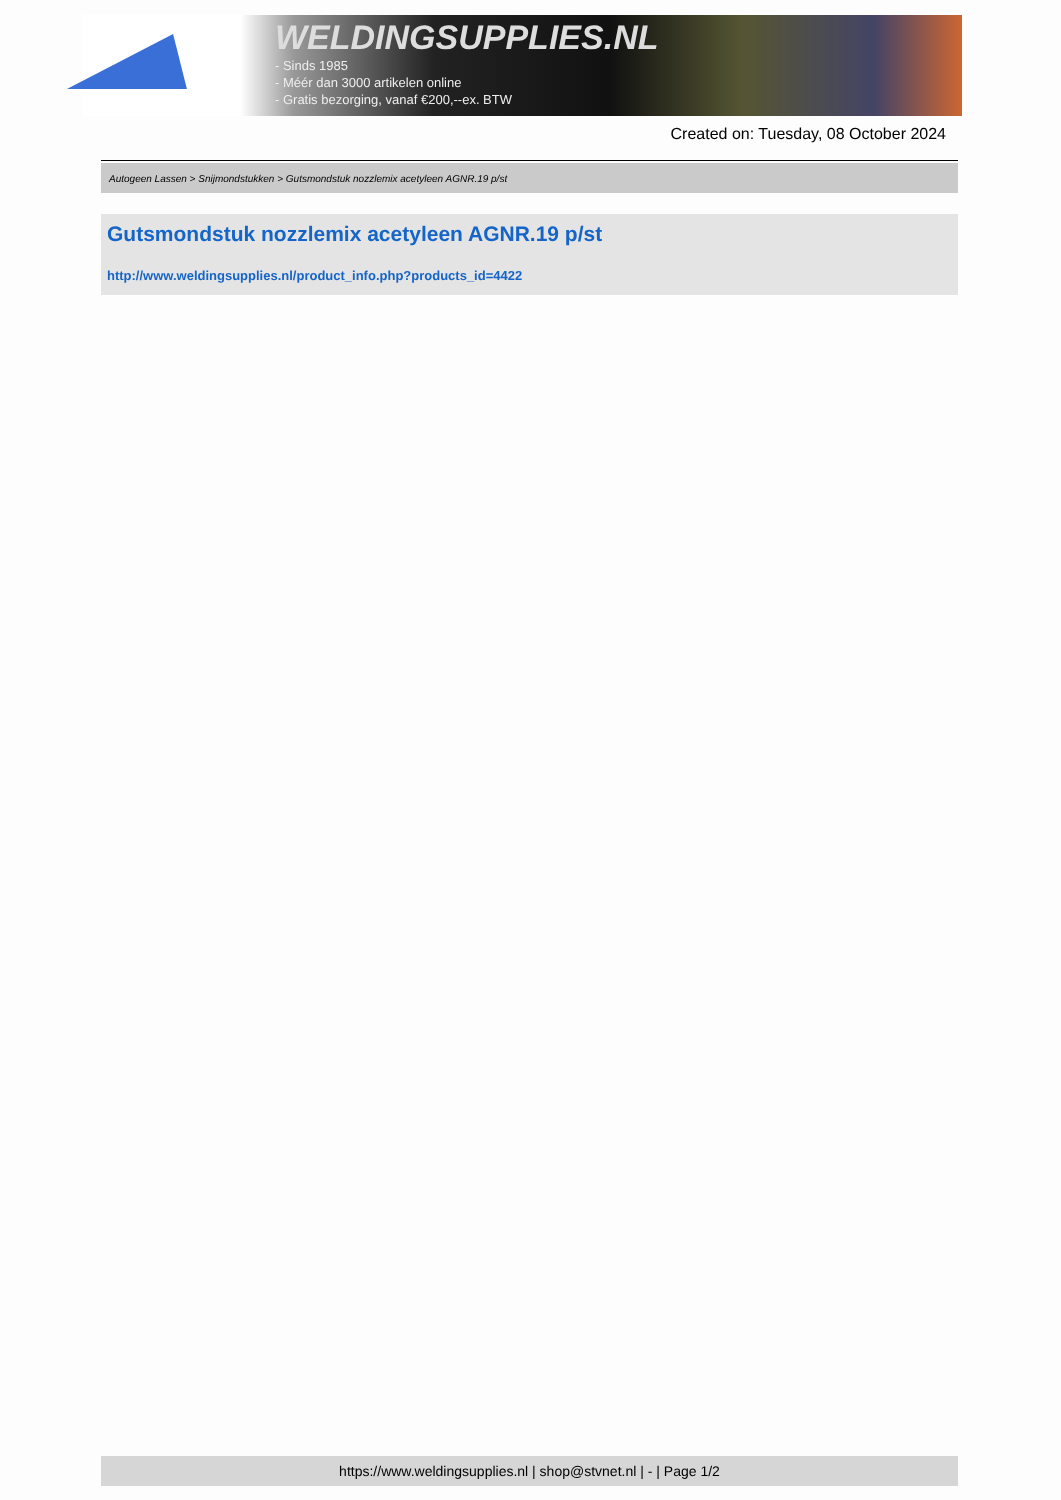WELDINGSUPPLIES.NL
- Sinds 1985
- Méér dan 3000 artikelen online
- Gratis bezorging, vanaf €200,--ex. BTW
Created on: Tuesday, 08 October 2024
Autogeen Lassen > Snijmondstukken > Gutsmondstuk nozzlemix acetyleen AGNR.19 p/st
Gutsmondstuk nozzlemix acetyleen AGNR.19 p/st
http://www.weldingsupplies.nl/product_info.php?products_id=4422
https://www.weldingsupplies.nl | shop@stvnet.nl | - | Page 1/2